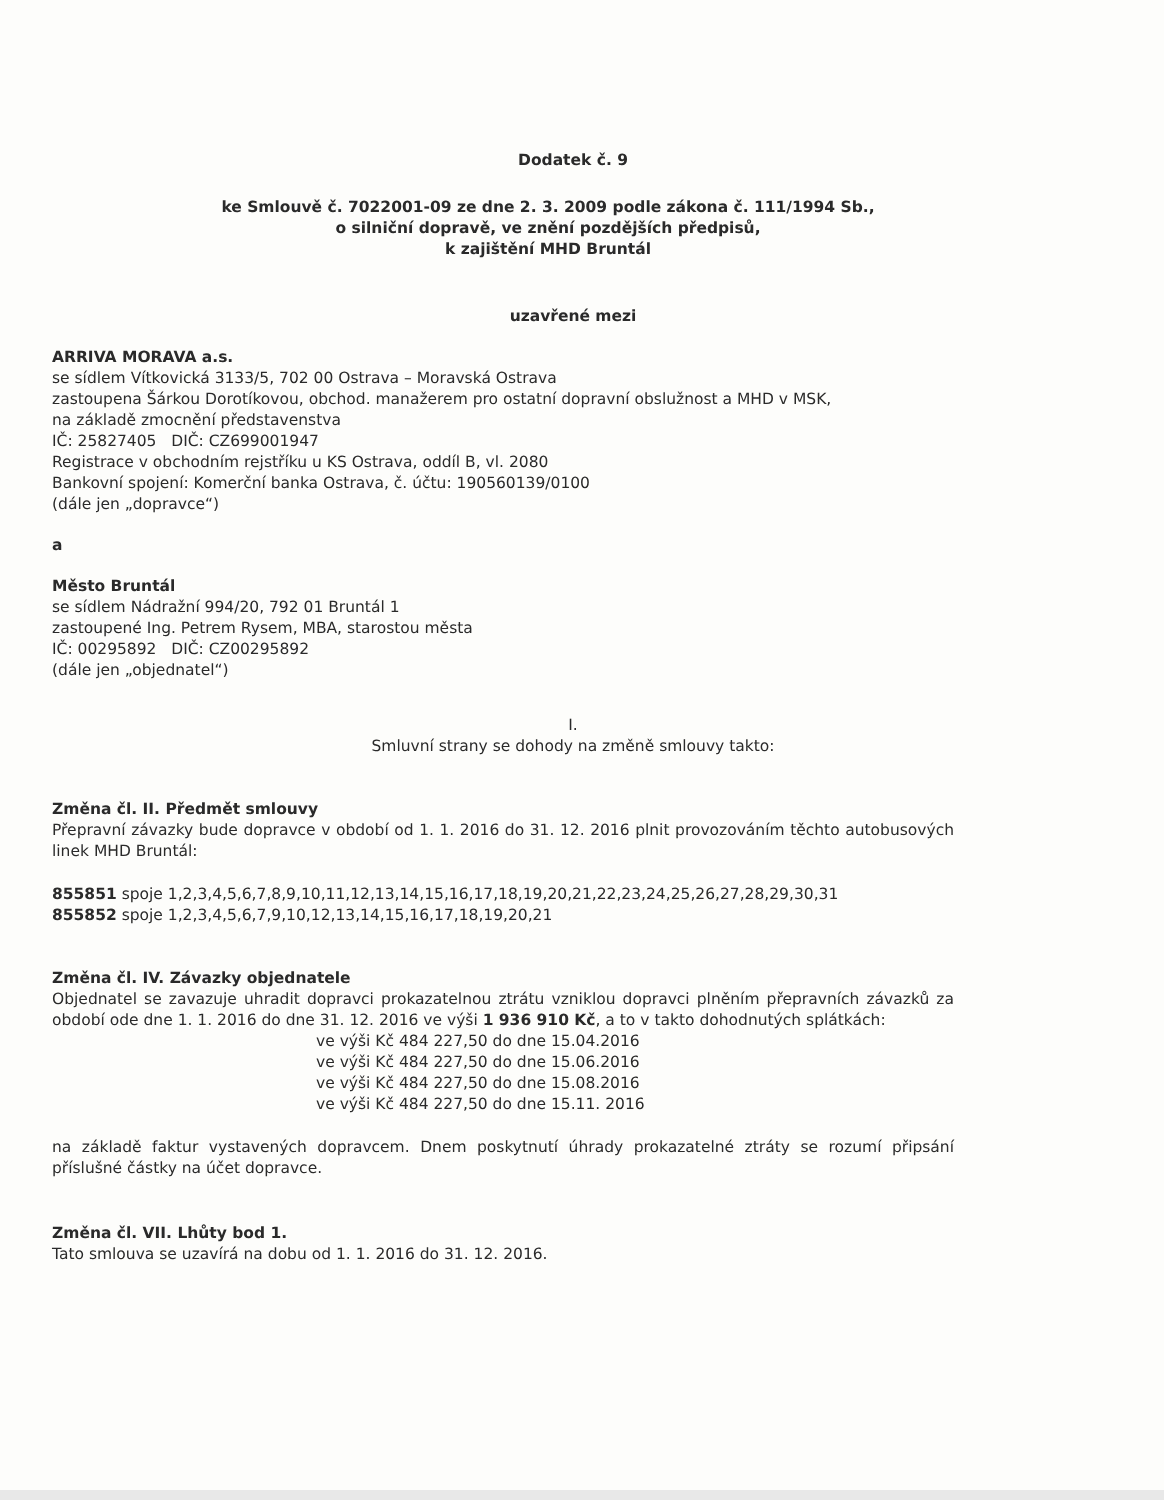Dodatek č. 9
ke Smlouvě č. 7022001-09 ze dne 2. 3. 2009 podle zákona č. 111/1994 Sb.,
o silniční dopravě, ve znění pozdějších předpisů,
k zajištění MHD Bruntál
uzavřené mezi
ARRIVA MORAVA a.s.
se sídlem Vítkovická 3133/5, 702 00 Ostrava – Moravská Ostrava
zastoupena Šárkou Dorotíkovou, obchod. manažerem pro ostatní dopravní obslužnost a MHD v MSK,
na základě zmocnění představenstva
IČ: 25827405 DIČ: CZ699001947
Registrace v obchodním rejstříku u KS Ostrava, oddíl B, vl. 2080
Bankovní spojení: Komerční banka Ostrava, č. účtu: 190560139/0100
(dále jen „dopravce“)
a
Město Bruntál
se sídlem Nádražní 994/20, 792 01 Bruntál 1
zastoupené Ing. Petrem Rysem, MBA, starostou města
IČ: 00295892 DIČ: CZ00295892
(dále jen „objednatel“)
I.
Smluvní strany se dohody na změně smlouvy takto:
Změna čl. II. Předmět smlouvy
Přepravní závazky bude dopravce v období od 1. 1. 2016 do 31. 12. 2016 plnit provozováním těchto autobusových linek MHD Bruntál:
855851 spoje 1,2,3,4,5,6,7,8,9,10,11,12,13,14,15,16,17,18,19,20,21,22,23,24,25,26,27,28,29,30,31
855852 spoje 1,2,3,4,5,6,7,9,10,12,13,14,15,16,17,18,19,20,21
Změna čl. IV. Závazky objednatele
Objednatel se zavazuje uhradit dopravci prokazatelnou ztrátu vzniklou dopravci plněním přepravních závazků za období ode dne 1. 1. 2016 do dne 31. 12. 2016 ve výši 1 936 910 Kč, a to v takto dohodnutých splátkách:
ve výši Kč 484 227,50 do dne 15.04.2016
ve výši Kč 484 227,50 do dne 15.06.2016
ve výši Kč 484 227,50 do dne 15.08.2016
ve výši Kč 484 227,50 do dne 15.11. 2016
na základě faktur vystavených dopravcem. Dnem poskytnutí úhrady prokazatelné ztráty se rozumí připsání příslušné částky na účet dopravce.
Změna čl. VII. Lhůty bod 1.
Tato smlouva se uzavírá na dobu od 1. 1. 2016 do 31. 12. 2016.